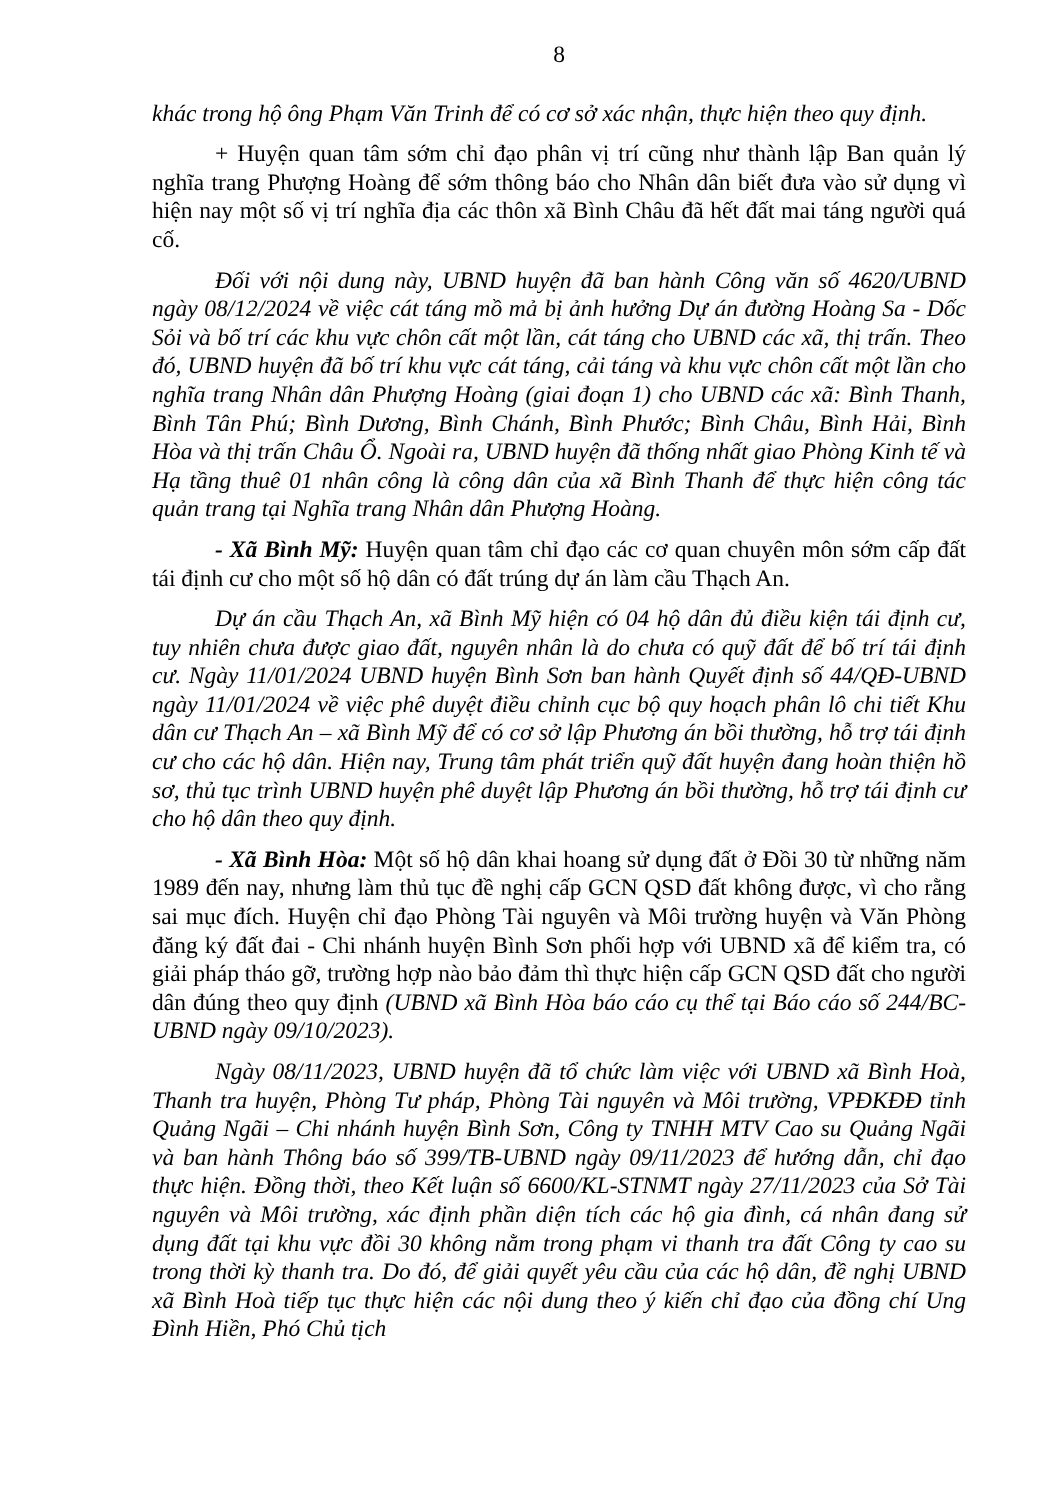8
khác trong hộ ông Phạm Văn Trinh để có cơ sở xác nhận, thực hiện theo quy định.
+ Huyện quan tâm sớm chỉ đạo phân vị trí cũng như thành lập Ban quản lý nghĩa trang Phượng Hoàng để sớm thông báo cho Nhân dân biết đưa vào sử dụng vì hiện nay một số vị trí nghĩa địa các thôn xã Bình Châu đã hết đất mai táng người quá cố.
Đối với nội dung này, UBND huyện đã ban hành Công văn số 4620/UBND ngày 08/12/2024 về việc cát táng mồ mả bị ảnh hưởng Dự án đường Hoàng Sa - Dốc Sỏi và bố trí các khu vực chôn cất một lần, cát táng cho UBND các xã, thị trấn. Theo đó, UBND huyện đã bố trí khu vực cát táng, cải táng và khu vực chôn cất một lần cho nghĩa trang Nhân dân Phượng Hoàng (giai đoạn 1) cho UBND các xã: Bình Thanh, Bình Tân Phú; Bình Dương, Bình Chánh, Bình Phước; Bình Châu, Bình Hải, Bình Hòa và thị trấn Châu Ổ. Ngoài ra, UBND huyện đã thống nhất giao Phòng Kinh tế và Hạ tầng thuê 01 nhân công là công dân của xã Bình Thanh để thực hiện công tác quản trang tại Nghĩa trang Nhân dân Phượng Hoàng.
- Xã Bình Mỹ: Huyện quan tâm chỉ đạo các cơ quan chuyên môn sớm cấp đất tái định cư cho một số hộ dân có đất trúng dự án làm cầu Thạch An.
Dự án cầu Thạch An, xã Bình Mỹ hiện có 04 hộ dân đủ điều kiện tái định cư, tuy nhiên chưa được giao đất, nguyên nhân là do chưa có quỹ đất để bố trí tái định cư. Ngày 11/01/2024 UBND huyện Bình Sơn ban hành Quyết định số 44/QĐ-UBND ngày 11/01/2024 về việc phê duyệt điều chỉnh cục bộ quy hoạch phân lô chi tiết Khu dân cư Thạch An – xã Bình Mỹ để có cơ sở lập Phương án bồi thường, hỗ trợ tái định cư cho các hộ dân. Hiện nay, Trung tâm phát triển quỹ đất huyện đang hoàn thiện hồ sơ, thủ tục trình UBND huyện phê duyệt lập Phương án bồi thường, hỗ trợ tái định cư cho hộ dân theo quy định.
- Xã Bình Hòa: Một số hộ dân khai hoang sử dụng đất ở Đồi 30 từ những năm 1989 đến nay, nhưng làm thủ tục đề nghị cấp GCN QSD đất không được, vì cho rằng sai mục đích. Huyện chỉ đạo Phòng Tài nguyên và Môi trường huyện và Văn Phòng đăng ký đất đai - Chi nhánh huyện Bình Sơn phối hợp với UBND xã để kiểm tra, có giải pháp tháo gỡ, trường hợp nào bảo đảm thì thực hiện cấp GCN QSD đất cho người dân đúng theo quy định (UBND xã Bình Hòa báo cáo cụ thể tại Báo cáo số 244/BC-UBND ngày 09/10/2023).
Ngày 08/11/2023, UBND huyện đã tổ chức làm việc với UBND xã Bình Hoà, Thanh tra huyện, Phòng Tư pháp, Phòng Tài nguyên và Môi trường, VPĐKĐĐ tỉnh Quảng Ngãi – Chi nhánh huyện Bình Sơn, Công ty TNHH MTV Cao su Quảng Ngãi và ban hành Thông báo số 399/TB-UBND ngày 09/11/2023 để hướng dẫn, chỉ đạo thực hiện. Đồng thời, theo Kết luận số 6600/KL-STNMT ngày 27/11/2023 của Sở Tài nguyên và Môi trường, xác định phần diện tích các hộ gia đình, cá nhân đang sử dụng đất tại khu vực đồi 30 không nằm trong phạm vi thanh tra đất Công ty cao su trong thời kỳ thanh tra. Do đó, để giải quyết yêu cầu của các hộ dân, đề nghị UBND xã Bình Hoà tiếp tục thực hiện các nội dung theo ý kiến chỉ đạo của đồng chí Ung Đình Hiền, Phó Chủ tịch